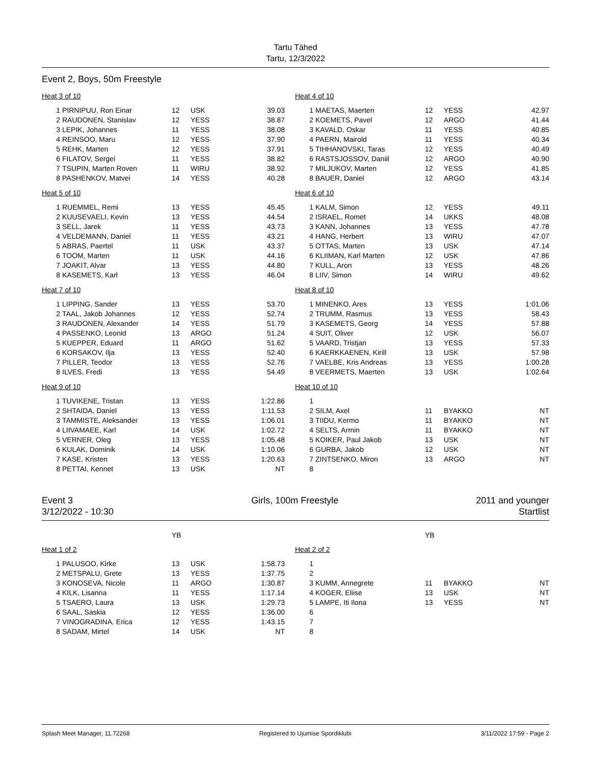Tartu Tähed
Tartu, 12/3/2022
Event 2, Boys, 50m Freestyle
| Heat 3 of 10 | | | | |
| 1 | PIRNIPUU, Ron Einar | 12 | USK | 39.03 |
| 2 | RAUDONEN, Stanislav | 12 | YESS | 38.87 |
| 3 | LEPIK, Johannes | 11 | YESS | 38.08 |
| 4 | REINSOO, Maru | 12 | YESS | 37.90 |
| 5 | REHK, Marten | 12 | YESS | 37.91 |
| 6 | FILATOV, Sergei | 11 | YESS | 38.82 |
| 7 | TSUPIN, Marten Roven | 11 | WIRU | 38.92 |
| 8 | PASHENKOV, Matvei | 14 | YESS | 40.28 |
| Heat 4 of 10 | | | | |
| 1 | MAETAS, Maerten | 12 | YESS | 42.97 |
| 2 | KOEMETS, Pavel | 12 | ARGO | 41.44 |
| 3 | KAVALD, Oskar | 11 | YESS | 40.85 |
| 4 | PAERN, Mairold | 11 | YESS | 40.34 |
| 5 | TIHHANOVSKI, Taras | 12 | YESS | 40.49 |
| 6 | RASTSJOSSOV, Daniil | 12 | ARGO | 40.90 |
| 7 | MILJUKOV, Marten | 12 | YESS | 41.85 |
| 8 | BAUER, Daniel | 12 | ARGO | 43.14 |
| Heat 5 of 10 | | | | |
| 1 | RUEMMEL, Remi | 13 | YESS | 45.45 |
| 2 | KUUSEVAELI, Kevin | 13 | YESS | 44.54 |
| 3 | SELL, Jarek | 11 | YESS | 43.73 |
| 4 | VELDEMANN, Daniel | 11 | YESS | 43.21 |
| 5 | ABRAS, Paertel | 11 | USK | 43.37 |
| 6 | TOOM, Marten | 11 | USK | 44.16 |
| 7 | JOAKIT, Alvar | 13 | YESS | 44.80 |
| 8 | KASEMETS, Karl | 13 | YESS | 46.04 |
| Heat 6 of 10 | | | | |
| 1 | KALM, Simon | 12 | YESS | 49.11 |
| 2 | ISRAEL, Romet | 14 | UKKS | 48.08 |
| 3 | KANN, Johannes | 13 | YESS | 47.78 |
| 4 | HANG, Herbert | 13 | WIRU | 47.07 |
| 5 | OTTAS, Marten | 13 | USK | 47.14 |
| 6 | KLIIMAN, Karl Marten | 12 | USK | 47.86 |
| 7 | KULL, Aron | 13 | YESS | 48.26 |
| 8 | LIIV, Simon | 14 | WIRU | 49.62 |
| Heat 7 of 10 | | | | |
| 1 | LIPPING, Sander | 13 | YESS | 53.70 |
| 2 | TAAL, Jakob Johannes | 12 | YESS | 52.74 |
| 3 | RAUDONEN, Alexander | 14 | YESS | 51.79 |
| 4 | PASSENKO, Leonid | 13 | ARGO | 51.24 |
| 5 | KUEPPER, Eduard | 11 | ARGO | 51.62 |
| 6 | KORSAKOV, Ilja | 13 | YESS | 52.40 |
| 7 | PILLER, Teodor | 13 | YESS | 52.76 |
| 8 | ILVES, Fredi | 13 | YESS | 54.49 |
| Heat 8 of 10 | | | | |
| 1 | MINENKO, Ares | 13 | YESS | 1:01.06 |
| 2 | TRUMM, Rasmus | 13 | YESS | 58.43 |
| 3 | KASEMETS, Georg | 14 | YESS | 57.88 |
| 4 | SUIT, Oliver | 12 | USK | 56.07 |
| 5 | VAARD, Tristjan | 13 | YESS | 57.33 |
| 6 | KAERKKAENEN, Kirill | 13 | USK | 57.98 |
| 7 | VAELBE, Kris Andreas | 13 | YESS | 1:00.28 |
| 8 | VEERMETS, Maerten | 13 | USK | 1:02.64 |
| Heat 9 of 10 | | | | |
| 1 | TUVIKENE, Tristan | 13 | YESS | 1:22.86 |
| 2 | SHTAIDA, Daniel | 13 | YESS | 1:11.53 |
| 3 | TAMMISTE, Aleksander | 13 | YESS | 1:06.01 |
| 4 | LIIVAMAEE, Karl | 14 | USK | 1:02.72 |
| 5 | VERNER, Oleg | 13 | YESS | 1:05.48 |
| 6 | KULAK, Dominik | 14 | USK | 1:10.06 |
| 7 | KASE, Kristen | 13 | YESS | 1:20.63 |
| 8 | PETTAI, Kennet | 13 | USK | NT |
| Heat 10 of 10 | | | | |
| 1 | | | | |
| 2 | SILM, Axel | 11 | BYAKKO | NT |
| 3 | TIIDU, Kermo | 11 | BYAKKO | NT |
| 4 | SELTS, Armin | 11 | BYAKKO | NT |
| 5 | KOIKER, Paul Jakob | 13 | USK | NT |
| 6 | GURBA, Jakob | 12 | USK | NT |
| 7 | ZINTSENKO, Miron | 13 | ARGO | NT |
| 8 | | | | |
Event 3
3/12/2022 - 10:30
Girls, 100m Freestyle 2011 and younger
Startlist
| | | YB | | |
| Heat 1 of 2 | | | | |
| 1 | PALUSOO, Kirke | 13 | USK | 1:58.73 |
| 2 | METSPALU, Grete | 13 | YESS | 1:37.75 |
| 3 | KONOSEVA, Nicole | 11 | ARGO | 1:30.87 |
| 4 | KILK, Lisanna | 11 | YESS | 1:17.14 |
| 5 | TSAERO, Laura | 13 | USK | 1:29.73 |
| 6 | SAAL, Saskia | 12 | YESS | 1:36.00 |
| 7 | VINOGRADINA, Erica | 12 | YESS | 1:43.15 |
| 8 | SADAM, Mirtel | 14 | USK | NT |
| | | YB | | |
| Heat 2 of 2 | | | | |
| 1 | | | | |
| 2 | | | | |
| 3 | KUMM, Annegrete | 11 | BYAKKO | NT |
| 4 | KOGER, Eliise | 13 | USK | NT |
| 5 | LAMPE, Iti Ilona | 13 | YESS | NT |
| 6 | | | | |
| 7 | | | | |
| 8 | | | | |
Splash Meet Manager, 11.72268 Registered to Ujumise Spordiklubi 3/11/2022 17:59 - Page 2